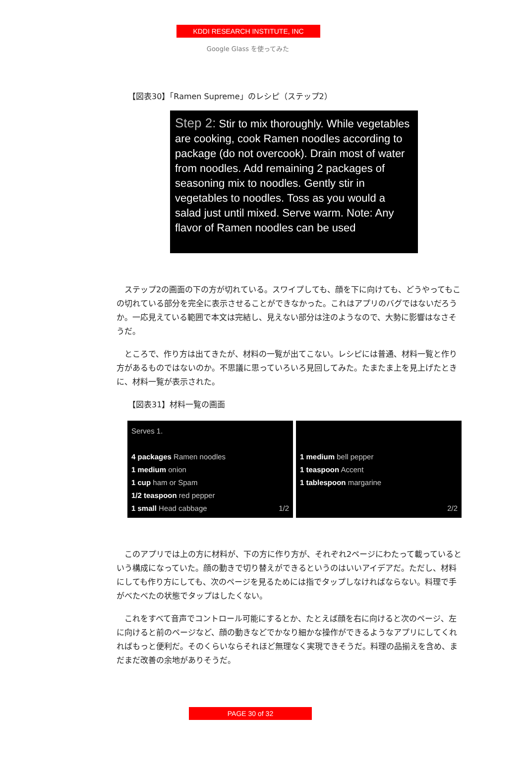KDDI RESEARCH INSTITUTE, INC
Google Glass を使ってみた
【図表30】「Ramen Supreme」のレシピ（ステップ2）
Step 2: Stir to mix thoroughly. While vegetables are cooking, cook Ramen noodles according to package (do not overcook). Drain most of water from noodles. Add remaining 2 packages of seasoning mix to noodles. Gently stir in vegetables to noodles. Toss as you would a salad just until mixed. Serve warm. Note: Any flavor of Ramen noodles can be used
ステップ2の画面の下の方が切れている。スワイプしても、顔を下に向けても、どうやってもこの切れている部分を完全に表示させることができなかった。これはアプリのバグではないだろうか。一応見えている範囲で本文は完結し、見えない部分は注のようなので、大勢に影響はなさそうだ。
ところで、作り方は出てきたが、材料の一覧が出てこない。レシピには普通、材料一覧と作り方があるものではないのか。不思議に思っていろいろ見回してみた。たまたま上を見上げたときに、材料一覧が表示された。
【図表31】材料一覧の画面
Serves 1.
4 packages Ramen noodles
1 medium onion
1 cup ham or Spam
1/2 teaspoon red pepper
1 small Head cabbage 1/2
1 medium bell pepper
1 teaspoon Accent
1 tablespoon margarine
2/2
このアプリでは上の方に材料が、下の方に作り方が、それぞれ2ページにわたって載っているという構成になっていた。顔の動きで切り替えができるというのはいいアイデアだ。ただし、材料にしても作り方にしても、次のページを見るためには指でタップしなければならない。料理で手がべたべたの状態でタップはしたくない。
これをすべて音声でコントロール可能にするとか、たとえば顔を右に向けると次のページ、左に向けると前のページなど、顔の動きなどでかなり細かな操作ができるようなアプリにしてくれればもっと便利だ。そのくらいならそれほど無理なく実現できそうだ。料理の品揃えを含め、まだまだ改善の余地がありそうだ。
PAGE 30 of 32